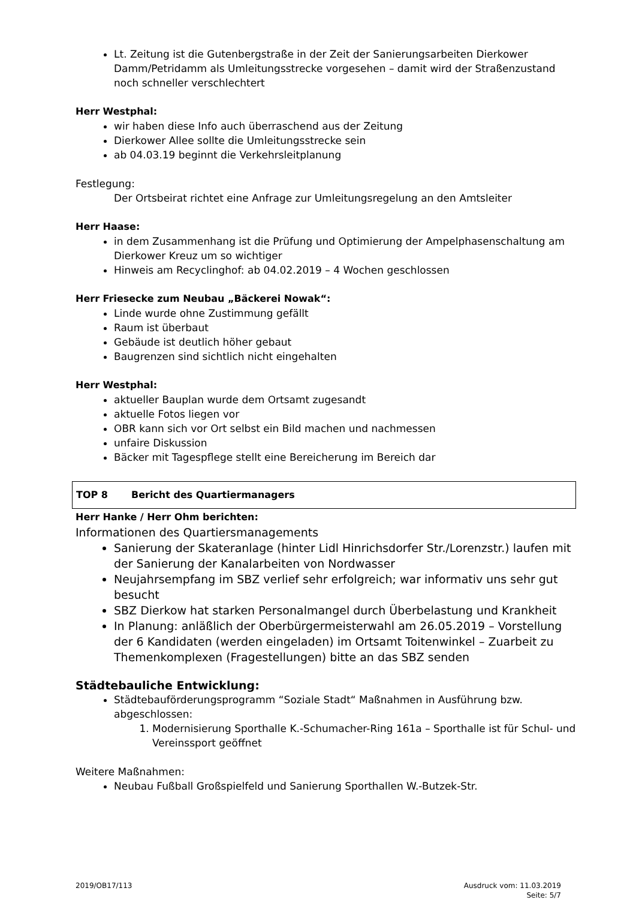Lt. Zeitung ist die Gutenbergstraße in der Zeit der Sanierungsarbeiten Dierkower Damm/Petridamm als Umleitungsstrecke vorgesehen – damit wird der Straßenzustand noch schneller verschlechtert
Herr Westphal:
wir haben diese Info auch überraschend aus der Zeitung
Dierkower Allee sollte die Umleitungsstrecke sein
ab 04.03.19 beginnt die Verkehrsleitplanung
Festlegung:
Der Ortsbeirat richtet eine Anfrage zur Umleitungsregelung an den Amtsleiter
Herr Haase:
in dem Zusammenhang ist die Prüfung und Optimierung der Ampelphasenschaltung am Dierkower Kreuz um so wichtiger
Hinweis am Recyclinghof: ab 04.02.2019 – 4 Wochen geschlossen
Herr Friesecke zum Neubau „Bäckerei Nowak“:
Linde wurde ohne Zustimmung gefällt
Raum ist überbaut
Gebäude ist deutlich höher gebaut
Baugrenzen sind sichtlich nicht eingehalten
Herr Westphal:
aktueller Bauplan wurde dem Ortsamt zugesandt
aktuelle Fotos liegen vor
OBR kann sich vor Ort selbst ein Bild machen und nachmessen
unfaire Diskussion
Bäcker mit Tagespflege stellt eine Bereicherung im Bereich dar
TOP 8 Bericht des Quartiermanagers
Herr Hanke / Herr Ohm berichten:
Informationen des Quartiersmanagements
Sanierung der Skateranlage (hinter Lidl Hinrichsdorfer Str./Lorenzstr.) laufen mit der Sanierung der Kanalarbeiten von Nordwasser
Neujahrsempfang im SBZ verlief sehr erfolgreich; war informativ uns sehr gut besucht
SBZ Dierkow hat starken Personalmangel durch Überbelastung und Krankheit
In Planung: anläßlich der Oberbürgermeisterwahl am 26.05.2019 – Vorstellung der 6 Kandidaten (werden eingeladen) im Ortsamt Toitenwinkel – Zuarbeit zu Themenkomplexen (Fragestellungen) bitte an das SBZ senden
Städtebauliche Entwicklung:
Städtebauförderungsprogramm “Soziale Stadt“ Maßnahmen in Ausführung bzw. abgeschlossen:
1. Modernisierung Sporthalle K.-Schumacher-Ring 161a – Sporthalle ist für Schul- und Vereinssport geöffnet
Weitere Maßnahmen:
Neubau Fußball Großspielfeld und Sanierung Sporthallen W.-Butzek-Str.
2019/OB17/113 Ausdruck vom: 11.03.2019
Seite: 5/7